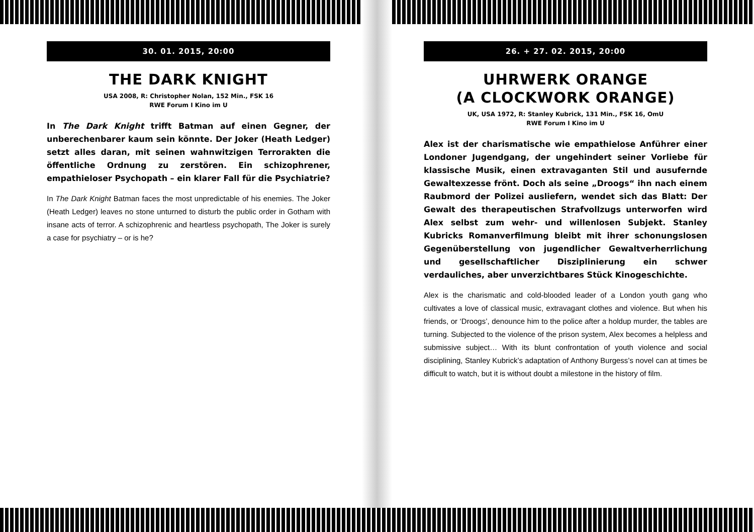30. 01. 2015, 20:00
THE DARK KNIGHT
USA 2008, R: Christopher Nolan, 152 Min., FSK 16
RWE Forum I Kino im U
In The Dark Knight trifft Batman auf einen Gegner, der unberechenbarer kaum sein könnte. Der Joker (Heath Ledger) setzt alles daran, mit seinen wahnwitzigen Terrorakten die öffentliche Ordnung zu zerstören. Ein schizophrener, empathieloser Psychopath – ein klarer Fall für die Psychiatrie?
In The Dark Knight Batman faces the most unpredictable of his enemies. The Joker (Heath Ledger) leaves no stone unturned to disturb the public order in Gotham with insane acts of terror. A schizophrenic and heartless psychopath, The Joker is surely a case for psychiatry – or is he?
26. + 27. 02. 2015, 20:00
UHRWERK ORANGE
(A CLOCKWORK ORANGE)
UK, USA 1972, R: Stanley Kubrick, 131 Min., FSK 16, OmU
RWE Forum I Kino im U
Alex ist der charismatische wie empathielose Anführer einer Londoner Jugendgang, der ungehindert seiner Vorliebe für klassische Musik, einen extravaganten Stil und ausufernde Gewaltexzesse frönt. Doch als seine „Droogs“ ihn nach einem Raubmord der Polizei ausliefern, wendet sich das Blatt: Der Gewalt des therapeutischen Strafvollzugs unterworfen wird Alex selbst zum wehr- und willenlosen Subjekt. Stanley Kubricks Romanverfilmung bleibt mit ihrer schonungslosen Gegenüberstellung von jugendlicher Gewaltverherrlichung und gesellschaftlicher Disziplinierung ein schwer verdauliches, aber unverzichtbares Stück Kinogeschichte.
Alex is the charismatic and cold-blooded leader of a London youth gang who cultivates a love of classical music, extravagant clothes and violence. But when his friends, or ‘Droogs’, denounce him to the police after a holdup murder, the tables are turning. Subjected to the violence of the prison system, Alex becomes a helpless and submissive subject… With its blunt confrontation of youth violence and social disciplining, Stanley Kubrick’s adaptation of Anthony Burgess’s novel can at times be difficult to watch, but it is without doubt a milestone in the history of film.